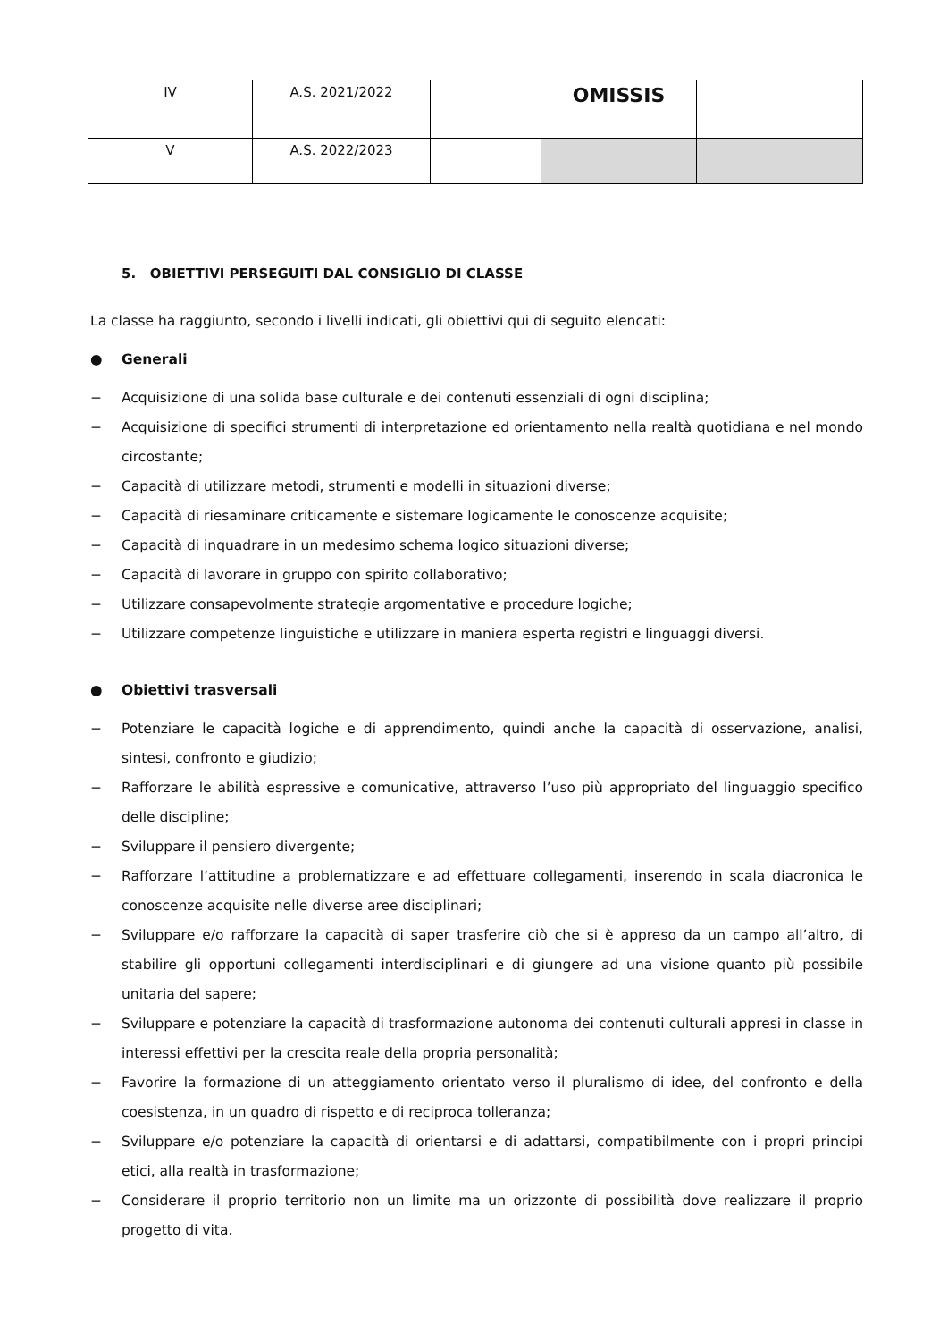| IV | A.S. 2021/2022 | | OMISSIS | |
| V | A.S. 2022/2023 | | | |
5. OBIETTIVI PERSEGUITI DAL CONSIGLIO DI CLASSE
La classe ha raggiunto, secondo i livelli indicati, gli obiettivi qui di seguito elencati:
● Generali
− Acquisizione di una solida base culturale e dei contenuti essenziali di ogni disciplina;
− Acquisizione di specifici strumenti di interpretazione ed orientamento nella realtà quotidiana e nel mondo circostante;
− Capacità di utilizzare metodi, strumenti e modelli in situazioni diverse;
− Capacità di riesaminare criticamente e sistemare logicamente le conoscenze acquisite;
− Capacità di inquadrare in un medesimo schema logico situazioni diverse;
− Capacità di lavorare in gruppo con spirito collaborativo;
− Utilizzare consapevolmente strategie argomentative e procedure logiche;
− Utilizzare competenze linguistiche e utilizzare in maniera esperta registri e linguaggi diversi.
● Obiettivi trasversali
− Potenziare le capacità logiche e di apprendimento, quindi anche la capacità di osservazione, analisi, sintesi, confronto e giudizio;
− Rafforzare le abilità espressive e comunicative, attraverso l’uso più appropriato del linguaggio specifico delle discipline;
− Sviluppare il pensiero divergente;
− Rafforzare l’attitudine a problematizzare e ad effettuare collegamenti, inserendo in scala diacronica le conoscenze acquisite nelle diverse aree disciplinari;
− Sviluppare e/o rafforzare la capacità di saper trasferire ciò che si è appreso da un campo all’altro, di stabilire gli opportuni collegamenti interdisciplinari e di giungere ad una visione quanto più possibile unitaria del sapere;
− Sviluppare e potenziare la capacità di trasformazione autonoma dei contenuti culturali appresi in classe in interessi effettivi per la crescita reale della propria personalità;
− Favorire la formazione di un atteggiamento orientato verso il pluralismo di idee, del confronto e della coesistenza, in un quadro di rispetto e di reciproca tolleranza;
− Sviluppare e/o potenziare la capacità di orientarsi e di adattarsi, compatibilmente con i propri principi etici, alla realtà in trasformazione;
− Considerare il proprio territorio non un limite ma un orizzonte di possibilità dove realizzare il proprio progetto di vita.